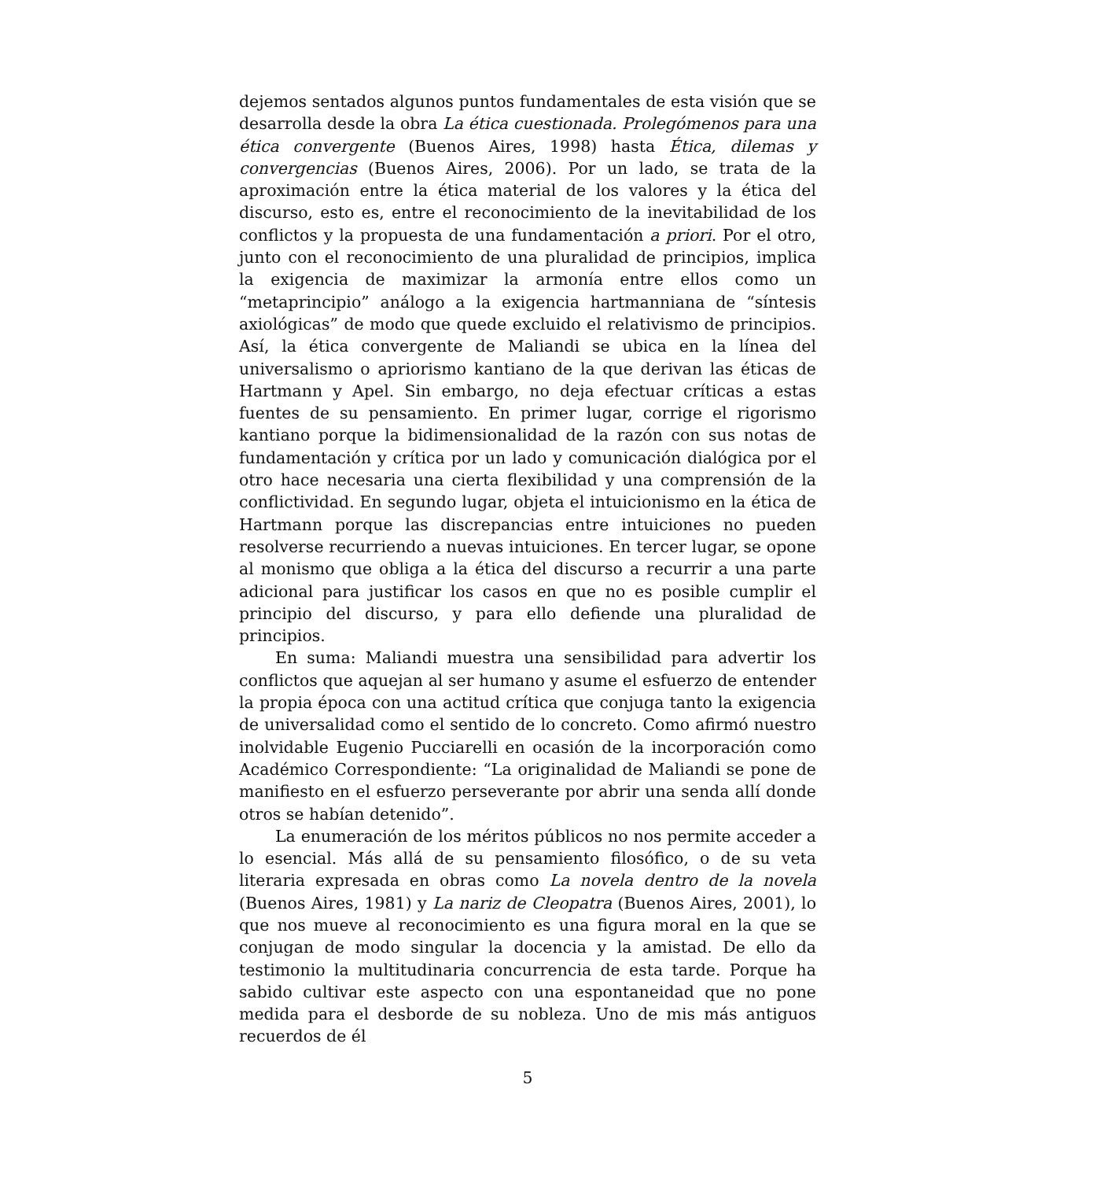dejemos sentados algunos puntos fundamentales de esta visión que se desarrolla desde la obra La ética cuestionada. Prolegómenos para una ética convergente (Buenos Aires, 1998) hasta Ética, dilemas y convergencias (Buenos Aires, 2006). Por un lado, se trata de la aproximación entre la ética material de los valores y la ética del discurso, esto es, entre el reconocimiento de la inevitabilidad de los conflictos y la propuesta de una fundamentación a priori. Por el otro, junto con el reconocimiento de una pluralidad de principios, implica la exigencia de maximizar la armonía entre ellos como un “metaprincipio” análogo a la exigencia hartmanniana de “síntesis axiológicas” de modo que quede excluido el relativismo de principios. Así, la ética convergente de Maliandi se ubica en la línea del universalismo o apriorismo kantiano de la que derivan las éticas de Hartmann y Apel. Sin embargo, no deja efectuar críticas a estas fuentes de su pensamiento. En primer lugar, corrige el rigorismo kantiano porque la bidimensionalidad de la razón con sus notas de fundamentación y crítica por un lado y comunicación dialógica por el otro hace necesaria una cierta flexibilidad y una comprensión de la conflictividad. En segundo lugar, objeta el intuicionismo en la ética de Hartmann porque las discrepancias entre intuiciones no pueden resolverse recurriendo a nuevas intuiciones. En tercer lugar, se opone al monismo que obliga a la ética del discurso a recurrir a una parte adicional para justificar los casos en que no es posible cumplir el principio del discurso, y para ello defiende una pluralidad de principios.
En suma: Maliandi muestra una sensibilidad para advertir los conflictos que aquejan al ser humano y asume el esfuerzo de entender la propia época con una actitud crítica que conjuga tanto la exigencia de universalidad como el sentido de lo concreto. Como afirmó nuestro inolvidable Eugenio Pucciarelli en ocasión de la incorporación como Académico Correspondiente: “La originalidad de Maliandi se pone de manifiesto en el esfuerzo perseverante por abrir una senda allí donde otros se habían detenido”.
La enumeración de los méritos públicos no nos permite acceder a lo esencial. Más allá de su pensamiento filosófico, o de su veta literaria expresada en obras como La novela dentro de la novela (Buenos Aires, 1981) y La nariz de Cleopatra (Buenos Aires, 2001), lo que nos mueve al reconocimiento es una figura moral en la que se conjugan de modo singular la docencia y la amistad. De ello da testimonio la multitudinaria concurrencia de esta tarde. Porque ha sabido cultivar este aspecto con una espontaneidad que no pone medida para el desborde de su nobleza. Uno de mis más antiguos recuerdos de él
5